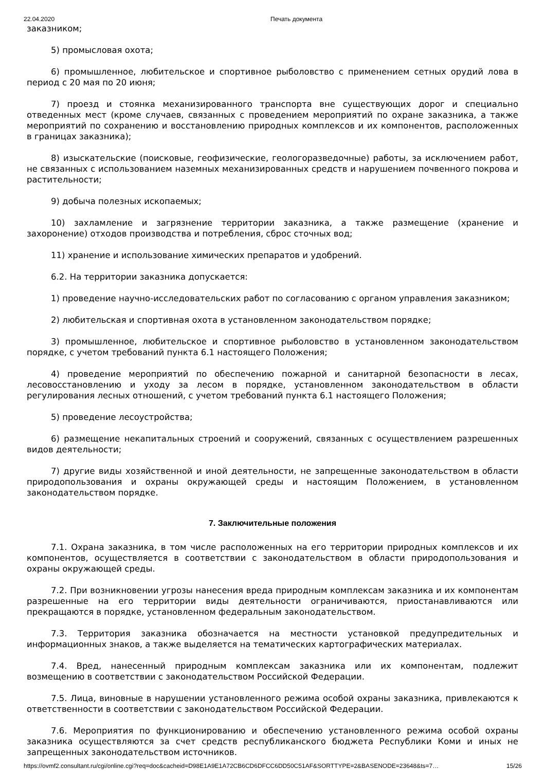22.04.2020 Печать документа
заказником;
5) промысловая охота;
6) промышленное, любительское и спортивное рыболовство с применением сетных орудий лова в период с 20 мая по 20 июня;
7) проезд и стоянка механизированного транспорта вне существующих дорог и специально отведенных мест (кроме случаев, связанных с проведением мероприятий по охране заказника, а также мероприятий по сохранению и восстановлению природных комплексов и их компонентов, расположенных в границах заказника);
8) изыскательские (поисковые, геофизические, геологоразведочные) работы, за исключением работ, не связанных с использованием наземных механизированных средств и нарушением почвенного покрова и растительности;
9) добыча полезных ископаемых;
10) захламление и загрязнение территории заказника, а также размещение (хранение и захоронение) отходов производства и потребления, сброс сточных вод;
11) хранение и использование химических препаратов и удобрений.
6.2. На территории заказника допускается:
1) проведение научно-исследовательских работ по согласованию с органом управления заказником;
2) любительская и спортивная охота в установленном законодательством порядке;
3) промышленное, любительское и спортивное рыболовство в установленном законодательством порядке, с учетом требований пункта 6.1 настоящего Положения;
4) проведение мероприятий по обеспечению пожарной и санитарной безопасности в лесах, лесовосстановлению и уходу за лесом в порядке, установленном законодательством в области регулирования лесных отношений, с учетом требований пункта 6.1 настоящего Положения;
5) проведение лесоустройства;
6) размещение некапитальных строений и сооружений, связанных с осуществлением разрешенных видов деятельности;
7) другие виды хозяйственной и иной деятельности, не запрещенные законодательством в области природопользования и охраны окружающей среды и настоящим Положением, в установленном законодательством порядке.
7. Заключительные положения
7.1. Охрана заказника, в том числе расположенных на его территории природных комплексов и их компонентов, осуществляется в соответствии с законодательством в области природопользования и охраны окружающей среды.
7.2. При возникновении угрозы нанесения вреда природным комплексам заказника и их компонентам разрешенные на его территории виды деятельности ограничиваются, приостанавливаются или прекращаются в порядке, установленном федеральным законодательством.
7.3. Территория заказника обозначается на местности установкой предупредительных и информационных знаков, а также выделяется на тематических картографических материалах.
7.4. Вред, нанесенный природным комплексам заказника или их компонентам, подлежит возмещению в соответствии с законодательством Российской Федерации.
7.5. Лица, виновные в нарушении установленного режима особой охраны заказника, привлекаются к ответственности в соответствии с законодательством Российской Федерации.
7.6. Мероприятия по функционированию и обеспечению установленного режима особой охраны заказника осуществляются за счет средств республиканского бюджета Республики Коми и иных не запрещенных законодательством источников.
https://ovmf2.consultant.ru/cgi/online.cgi?req=doc&cacheid=D98E1A9E1A72CB6CD6DFCC6DD50C51AF&SORTTYPE=2&BASENODE=23648&ts=7… 15/26